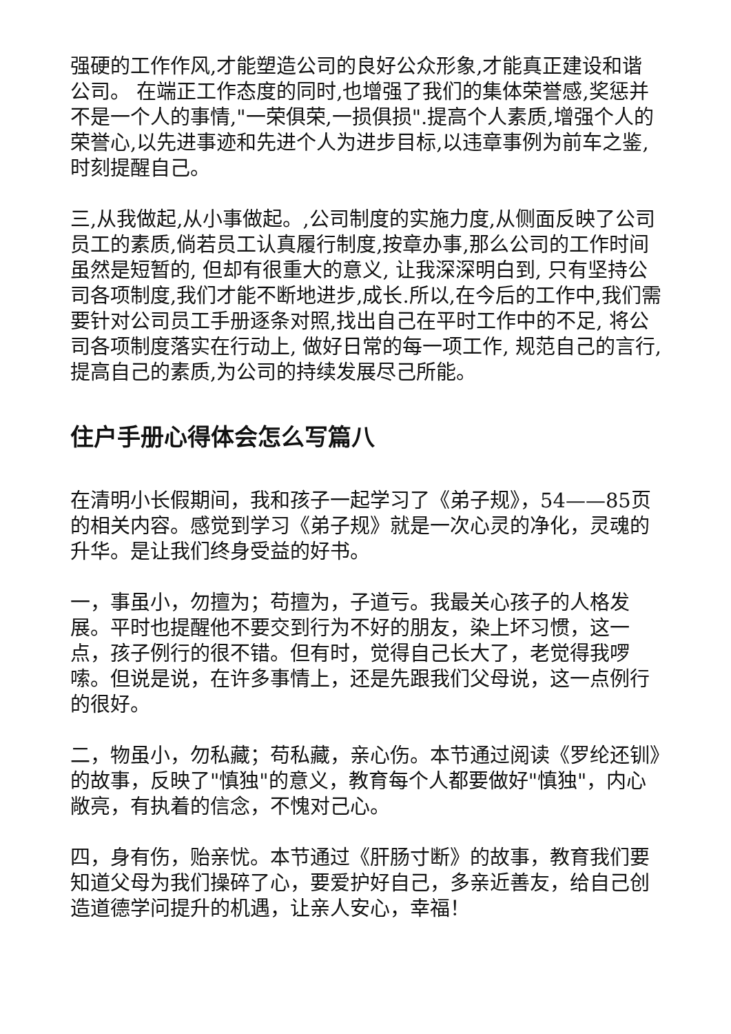强硬的工作作风,才能塑造公司的良好公众形象,才能真正建设和谐公司。 在端正工作态度的同时,也增强了我们的集体荣誉感,奖惩并不是一个人的事情,"一荣俱荣,一损俱损".提高个人素质,增强个人的荣誉心,以先进事迹和先进个人为进步目标,以违章事例为前车之鉴, 时刻提醒自己。
三,从我做起,从小事做起。,公司制度的实施力度,从侧面反映了公司员工的素质,倘若员工认真履行制度,按章办事,那么公司的工作时间虽然是短暂的, 但却有很重大的意义, 让我深深明白到, 只有坚持公司各项制度,我们才能不断地进步,成长.所以,在今后的工作中,我们需要针对公司员工手册逐条对照,找出自己在平时工作中的不足, 将公司各项制度落实在行动上, 做好日常的每一项工作, 规范自己的言行,提高自己的素质,为公司的持续发展尽己所能。
住户手册心得体会怎么写篇八
在清明小长假期间，我和孩子一起学习了《弟子规》，54——85页的相关内容。感觉到学习《弟子规》就是一次心灵的净化，灵魂的升华。是让我们终身受益的好书。
一，事虽小，勿擅为；苟擅为，子道亏。我最关心孩子的人格发展。平时也提醒他不要交到行为不好的朋友，染上坏习惯，这一点，孩子例行的很不错。但有时，觉得自己长大了，老觉得我啰嗦。但说是说，在许多事情上，还是先跟我们父母说，这一点例行的很好。
二，物虽小，勿私藏；苟私藏，亲心伤。本节通过阅读《罗纶还钏》的故事，反映了"慎独"的意义，教育每个人都要做好"慎独"，内心敞亮，有执着的信念，不愧对己心。
四，身有伤，贻亲忧。本节通过《肝肠寸断》的故事，教育我们要知道父母为我们操碎了心，要爱护好自己，多亲近善友，给自己创造道德学问提升的机遇，让亲人安心，幸福！